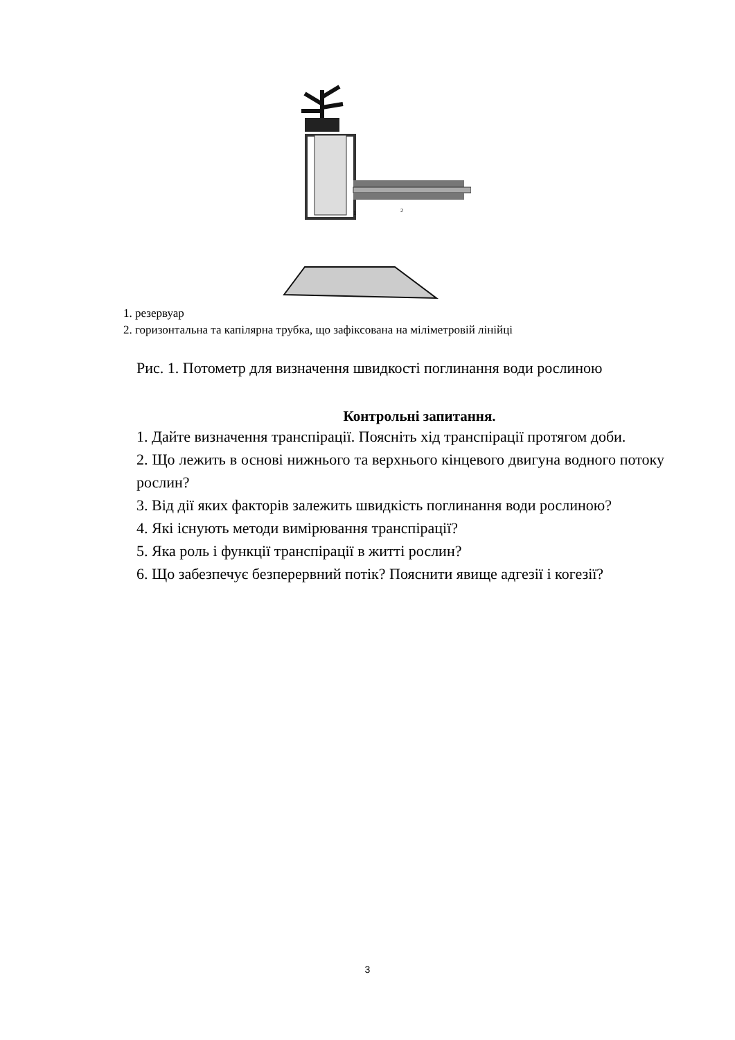1
2
1. резервуар
2. горизонтальна та капілярна трубка, що зафіксована на міліметровій лінійці
Рис. 1. Потометр для визначення швидкості поглинання води рослиною
Контрольні запитання.
1. Дайте визначення транспірації. Поясніть хід транспірації протягом доби.
2. Що лежить в основі нижнього та верхнього кінцевого двигуна водного потоку рослин?
3. Від дії яких факторів залежить швидкість поглинання води рослиною?
4. Які існують методи вимірювання транспірації?
5. Яка роль і функції транспірації в житті рослин?
6. Що забезпечує безперервний потік? Пояснити явище адгезії і когезії?
3